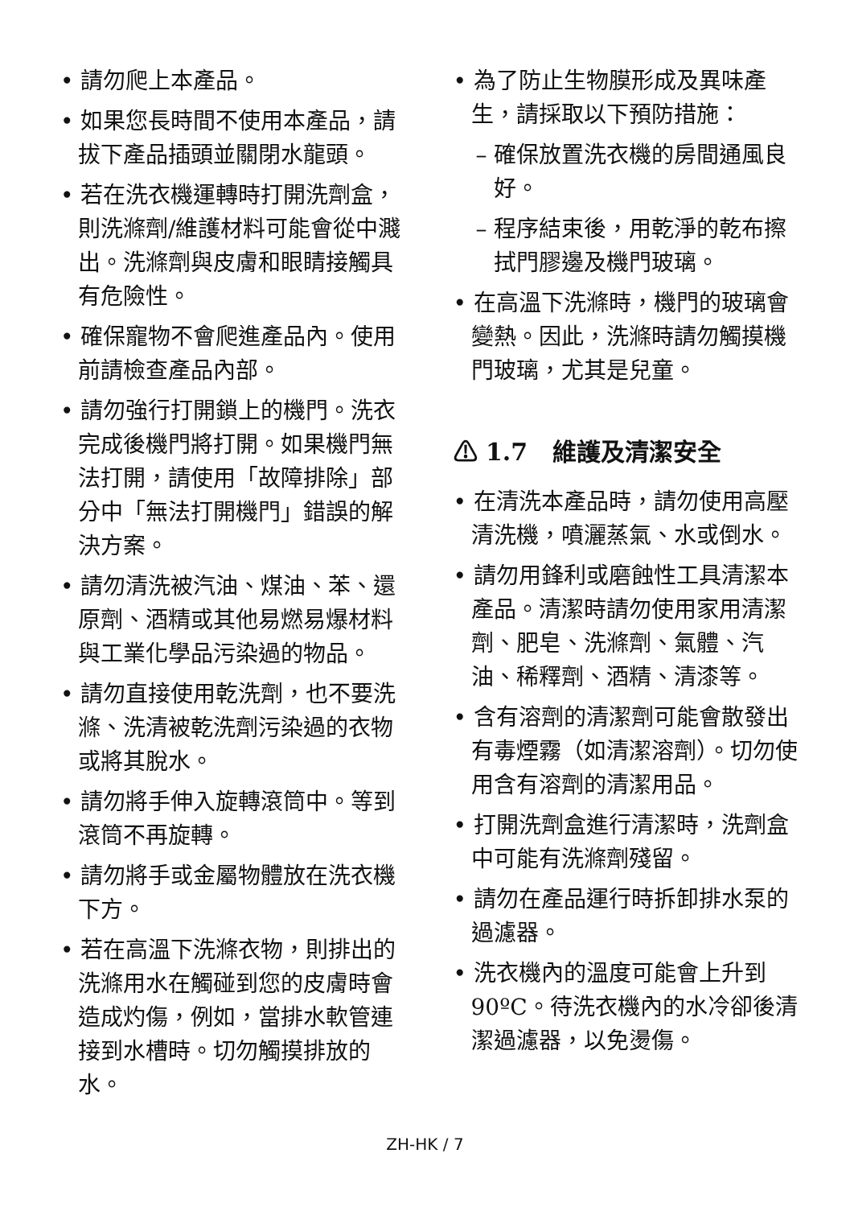• 請勿爬上本產品。
• 如果您長時間不使用本產品，請拔下產品插頭並關閉水龍頭。
• 若在洗衣機運轉時打開洗劑盒，則洗滌劑/維護材料可能會從中濺出。洗滌劑與皮膚和眼睛接觸具有危險性。
• 確保寵物不會爬進產品內。使用前請檢查產品內部。
• 請勿強行打開鎖上的機門。洗衣完成後機門將打開。如果機門無法打開，請使用「故障排除」部分中「無法打開機門」錯誤的解決方案。
• 請勿清洗被汽油、煤油、苯、還原劑、酒精或其他易燃易爆材料與工業化學品污染過的物品。
• 請勿直接使用乾洗劑，也不要洗滌、洗清被乾洗劑污染過的衣物或將其脫水。
• 請勿將手伸入旋轉滾筒中。等到滾筒不再旋轉。
• 請勿將手或金屬物體放在洗衣機下方。
• 若在高溫下洗滌衣物，則排出的洗滌用水在觸碰到您的皮膚時會造成灼傷，例如，當排水軟管連接到水槽時。切勿觸摸排放的水。
• 為了防止生物膜形成及異味產生，請採取以下預防措施：
– 確保放置洗衣機的房間通風良好。
– 程序結束後，用乾淨的乾布擦拭門膠邊及機門玻璃。
• 在高溫下洗滌時，機門的玻璃會變熱。因此，洗滌時請勿觸摸機門玻璃，尤其是兒童。
⚠ 1.7 維護及清潔安全
• 在清洗本產品時，請勿使用高壓清洗機，噴灑蒸氣、水或倒水。
• 請勿用鋒利或磨蝕性工具清潔本產品。清潔時請勿使用家用清潔劑、肥皂、洗滌劑、氣體、汽油、稀釋劑、酒精、清漆等。
• 含有溶劑的清潔劑可能會散發出有毒煙霧（如清潔溶劑）。切勿使用含有溶劑的清潔用品。
• 打開洗劑盒進行清潔時，洗劑盒中可能有洗滌劑殘留。
• 請勿在產品運行時拆卸排水泵的過濾器。
• 洗衣機內的溫度可能會上升到90ºC。待洗衣機內的水冷卻後清潔過濾器，以免燙傷。
ZH-HK / 7